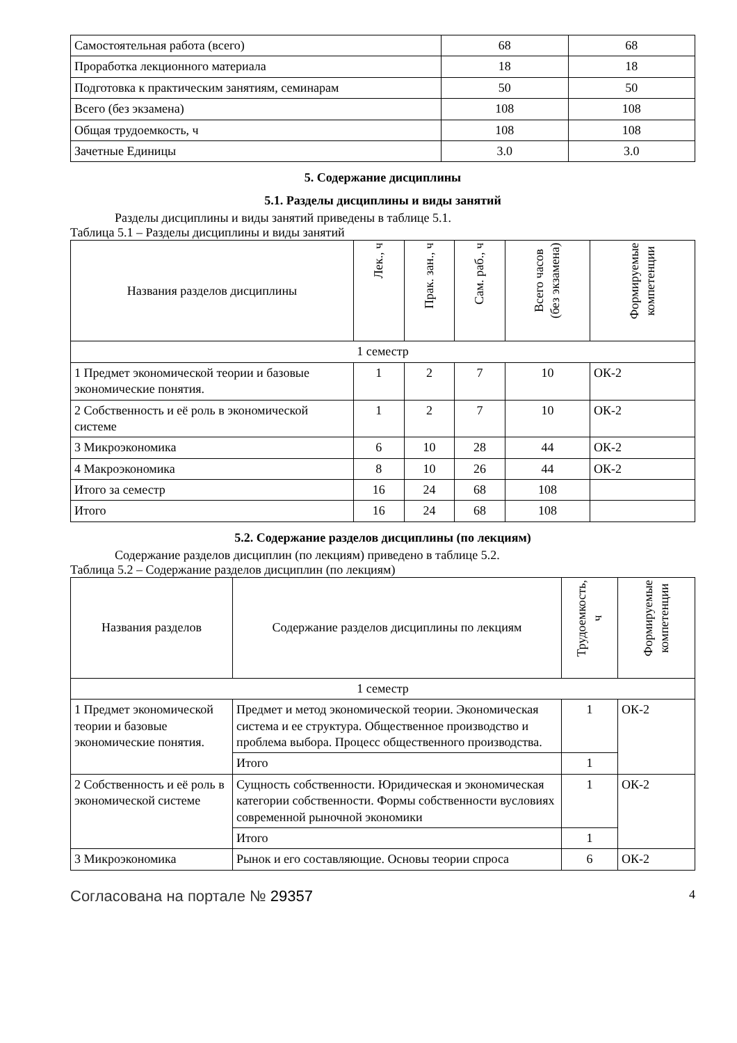| Самостоятельная работа (всего) | 68 | 68 |
| Проработка лекционного материала | 18 | 18 |
| Подготовка к практическим занятиям, семинарам | 50 | 50 |
| Всего (без экзамена) | 108 | 108 |
| Общая трудоемкость, ч | 108 | 108 |
| Зачетные Единицы | 3.0 | 3.0 |
5. Содержание дисциплины
5.1. Разделы дисциплины и виды занятий
Разделы дисциплины и виды занятий приведены в таблице 5.1.
Таблица 5.1 – Разделы дисциплины и виды занятий
| Названия разделов дисциплины | Лек., ч | Прак. зан., ч | Сам. раб., ч | Всего часов (без экзамена) | Формируемые компетенции |
| --- | --- | --- | --- | --- | --- |
| 1 семестр | | | | | |
| 1 Предмет экономической теории и базовые экономические понятия. | 1 | 2 | 7 | 10 | ОК-2 |
| 2 Собственность и её роль в экономической системе | 1 | 2 | 7 | 10 | ОК-2 |
| 3 Микроэкономика | 6 | 10 | 28 | 44 | ОК-2 |
| 4 Макроэкономика | 8 | 10 | 26 | 44 | ОК-2 |
| Итого за семестр | 16 | 24 | 68 | 108 | |
| Итого | 16 | 24 | 68 | 108 | |
5.2. Содержание разделов дисциплины (по лекциям)
Содержание разделов дисциплин (по лекциям) приведено в таблице 5.2.
Таблица 5.2 – Содержание разделов дисциплин (по лекциям)
| Названия разделов | Содержание разделов дисциплины по лекциям | Трудоемкость, ч | Формируемые компетенции |
| --- | --- | --- | --- |
| 1 семестр | | | |
| 1 Предмет экономической теории и базовые экономические понятия. | Предмет и метод экономической теории. Экономическая система и ее структура. Общественное производство и проблема выбора. Процесс общественного производства. | 1 | ОК-2 |
| | Итого | 1 | |
| 2 Собственность и её роль в экономической системе | Сущность собственности. Юридическая и экономическая категории собственности. Формы собственности вусловиях современной рыночной экономики | 1 | ОК-2 |
| | Итого | 1 | |
| 3 Микроэкономика | Рынок и его составляющие. Основы теории спроса | 6 | ОК-2 |
Согласована на портале № 29357 4